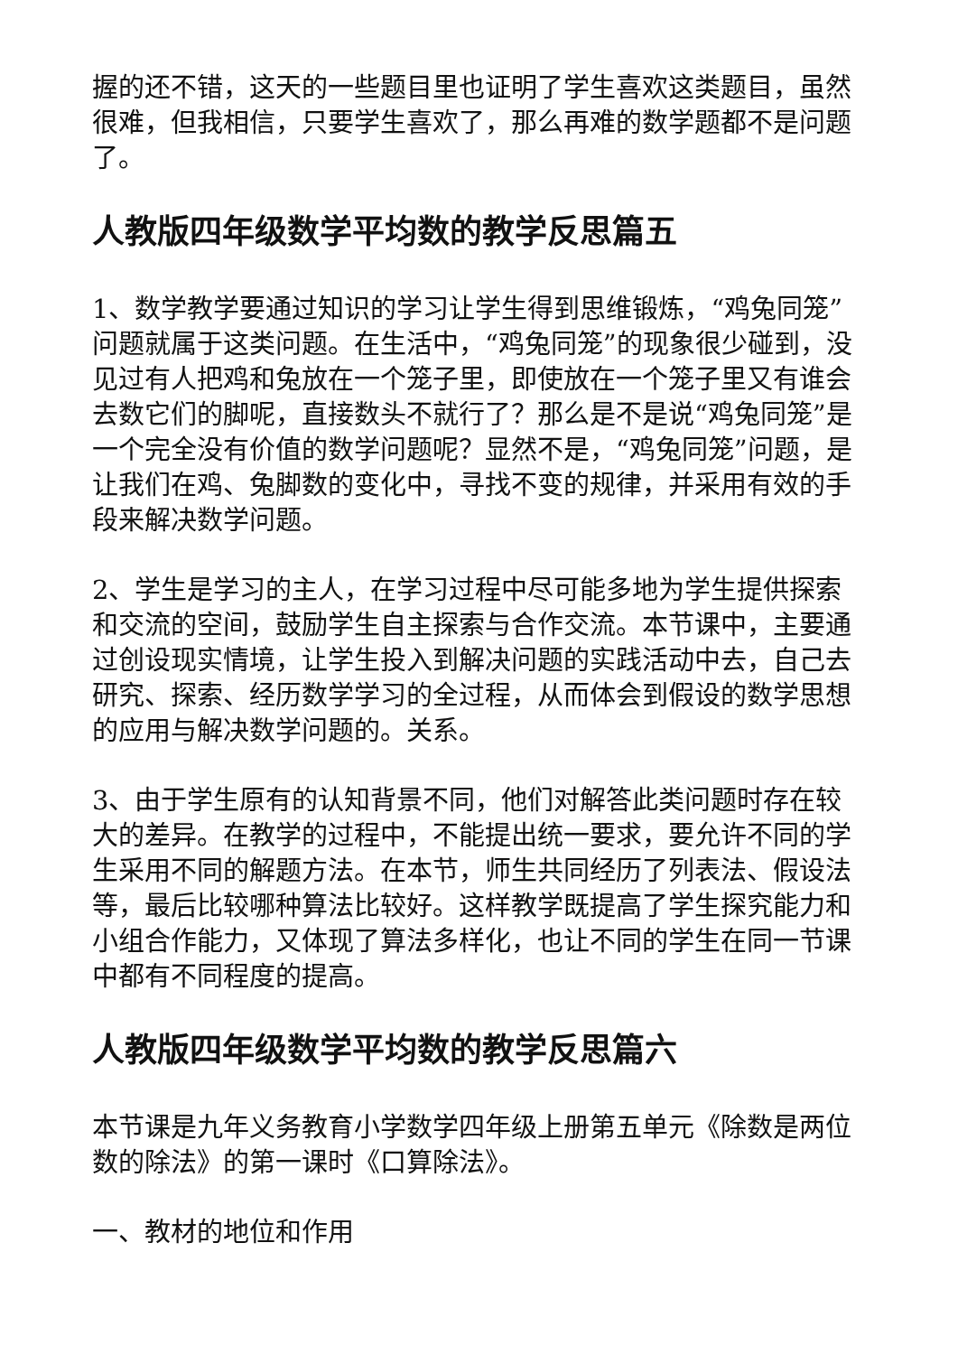握的还不错，这天的一些题目里也证明了学生喜欢这类题目，虽然很难，但我相信，只要学生喜欢了，那么再难的数学题都不是问题了。
人教版四年级数学平均数的教学反思篇五
1、数学教学要通过知识的学习让学生得到思维锻炼，“鸡兔同笼”问题就属于这类问题。在生活中，“鸡兔同笼”的现象很少碰到，没见过有人把鸡和兔放在一个笼子里，即使放在一个笼子里又有谁会去数它们的脚呢，直接数头不就行了？那么是不是说“鸡兔同笼”是一个完全没有价值的数学问题呢？显然不是，“鸡兔同笼”问题，是让我们在鸡、兔脚数的变化中，寻找不变的规律，并采用有效的手段来解决数学问题。
2、学生是学习的主人，在学习过程中尽可能多地为学生提供探索和交流的空间，鼓励学生自主探索与合作交流。本节课中，主要通过创设现实情境，让学生投入到解决问题的实践活动中去，自己去研究、探索、经历数学学习的全过程，从而体会到假设的数学思想的应用与解决数学问题的。关系。
3、由于学生原有的认知背景不同，他们对解答此类问题时存在较大的差异。在教学的过程中，不能提出统一要求，要允许不同的学生采用不同的解题方法。在本节，师生共同经历了列表法、假设法等，最后比较哪种算法比较好。这样教学既提高了学生探究能力和小组合作能力，又体现了算法多样化，也让不同的学生在同一节课中都有不同程度的提高。
人教版四年级数学平均数的教学反思篇六
本节课是九年义务教育小学数学四年级上册第五单元《除数是两位数的除法》的第一课时《口算除法》。
一、教材的地位和作用